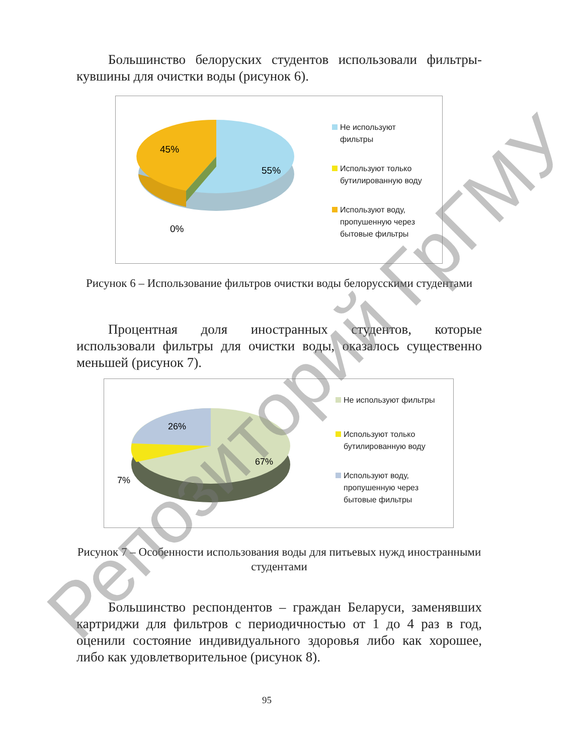Большинство белоруских студентов использовали фильтры-кувшины для очистки воды (рисунок 6).
45%
55%
0%
Не используют
фильтры
Используют только
бутилированную воду
Используют воду,
пропушенную через
бытовые фильтры
Рисунок 6 – Использование фильтров очистки воды белорусскими студентами
Процентная доля иностранных студентов, которые использовали фильтры для очистки воды, оказалось существенно меньшей (рисунок 7).
26%
67%
7%
Не используют фильтры
Используют только
бутилированную воду
Используют воду,
пропушенную через
бытовые фильтры
Рисунок 7 – Особенности использования воды для питьевых нужд иностранными студентами
Большинство респондентов – граждан Беларуси, заменявших картриджи для фильтров с периодичностью от 1 до 4 раз в год, оценили состояние индивидуального здоровья либо как хорошее, либо как удовлетворительное (рисунок 8).
95
Репозиторий ГрГМУ